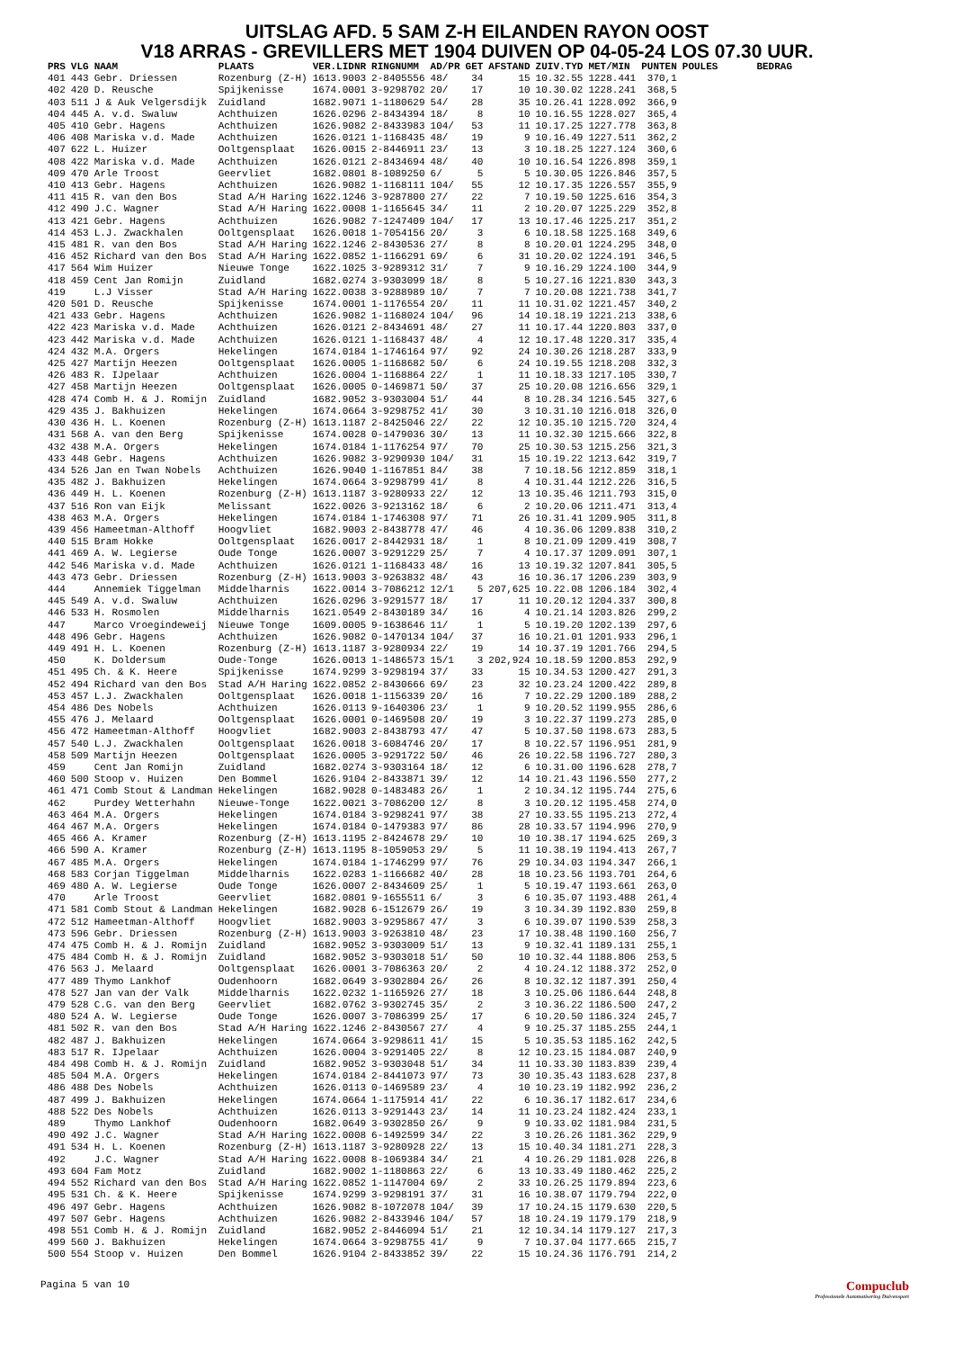UITSLAG AFD. 5 SAM Z-H EILANDEN RAYON OOST
V18 ARRAS - GREVILLERS MET 1904 DUIVEN OP 04-05-24 LOS 07.30 UUR.
| PRS | VLG | NAAM | PLAATS | VER.LIDNR | RINGNUMM | AD/PR | GET | AFSTAND | ZUIV.TYD | MET/MIN | PUNTEN | POULES | BEDRAG |
| --- | --- | --- | --- | --- | --- | --- | --- | --- | --- | --- | --- | --- | --- |
| 401 | 443 | Gebr. Driessen | Rozenburg (Z-H) | 1613.9003 | 2-8405556 | 48/ | 34 | 15 | 10.32.55 | 1228.441 | 370,1 | | |
| 402 | 420 | D. Reusche | Spijkenisse | 1674.0001 | 3-9298702 | 20/ | 17 | 10 | 10.30.02 | 1228.241 | 368,5 | | |
| 403 | 511 | J & Auk Velgersdijk | Zuidland | 1682.9071 | 1-1180629 | 54/ | 28 | 35 | 10.26.41 | 1228.092 | 366,9 | | |
| 404 | 445 | A. v.d. Swaluw | Achthuizen | 1626.0296 | 2-8434394 | 18/ | 8 | 10 | 10.16.55 | 1228.027 | 365,4 | | |
| 405 | 410 | Gebr. Hagens | Achthuizen | 1626.9082 | 2-8433983 | 104/ | 53 | 11 | 10.17.25 | 1227.778 | 363,8 | | |
| 406 | 408 | Mariska v.d. Made | Achthuizen | 1626.0121 | 1-1168435 | 48/ | 19 | 9 | 10.16.49 | 1227.511 | 362,2 | | |
| 407 | 622 | L. Huizer | Ooltgensplaat | 1626.0015 | 2-8446911 | 23/ | 13 | 3 | 10.18.25 | 1227.124 | 360,6 | | |
| 408 | 422 | Mariska v.d. Made | Achthuizen | 1626.0121 | 2-8434694 | 48/ | 40 | 10 | 10.16.54 | 1226.898 | 359,1 | | |
| 409 | 470 | Arle Troost | Geervliet | 1682.0801 | 8-1089250 | 6/ | 5 | 5 | 10.30.05 | 1226.846 | 357,5 | | |
| 410 | 413 | Gebr. Hagens | Achthuizen | 1626.9082 | 1-1168111 | 104/ | 55 | 12 | 10.17.35 | 1226.557 | 355,9 | | |
| 411 | 415 | R. van den Bos | Stad A/H Haring | 1622.1246 | 3-9287800 | 27/ | 22 | 7 | 10.19.50 | 1225.616 | 354,3 | | |
| 412 | 490 | J.C. Wagner | Stad A/H Haring | 1622.0008 | 1-1165645 | 34/ | 11 | 2 | 10.20.07 | 1225.229 | 352,8 | | |
| 413 | 421 | Gebr. Hagens | Achthuizen | 1626.9082 | 7-1247409 | 104/ | 17 | 13 | 10.17.46 | 1225.217 | 351,2 | | |
| 414 | 453 | L.J. Zwackhalen | Ooltgensplaat | 1626.0018 | 1-7054156 | 20/ | 3 | 6 | 10.18.58 | 1225.168 | 349,6 | | |
| 415 | 481 | R. van den Bos | Stad A/H Haring | 1622.1246 | 2-8430536 | 27/ | 8 | 8 | 10.20.01 | 1224.295 | 348,0 | | |
| 416 | 452 | Richard van den Bos | Stad A/H Haring | 1622.0852 | 1-1166291 | 69/ | 6 | 31 | 10.20.02 | 1224.191 | 346,5 | | |
| 417 | 564 | Wim Huizer | Nieuwe Tonge | 1622.1025 | 3-9289312 | 31/ | 7 | 9 | 10.16.29 | 1224.100 | 344,9 | | |
| 418 | 459 | Cent Jan Romijn | Zuidland | 1682.0274 | 3-9303099 | 18/ | 8 | 5 | 10.27.16 | 1221.830 | 343,3 | | |
| 419 | | L.J Visser | Stad A/H Haring | 1622.0038 | 3-9288989 | 10/ | 7 | 7 | 10.20.08 | 1221.738 | 341,7 | | |
| 420 | 501 | D. Reusche | Spijkenisse | 1674.0001 | 1-1176554 | 20/ | 11 | 11 | 10.31.02 | 1221.457 | 340,2 | | |
| 421 | 433 | Gebr. Hagens | Achthuizen | 1626.9082 | 1-1168024 | 104/ | 96 | 14 | 10.18.19 | 1221.213 | 338,6 | | |
| 422 | 423 | Mariska v.d. Made | Achthuizen | 1626.0121 | 2-8434691 | 48/ | 27 | 11 | 10.17.44 | 1220.803 | 337,0 | | |
| 423 | 442 | Mariska v.d. Made | Achthuizen | 1626.0121 | 1-1168437 | 48/ | 4 | 12 | 10.17.48 | 1220.317 | 335,4 | | |
| 424 | 432 | M.A. Orgers | Hekelingen | 1674.0184 | 1-1746164 | 97/ | 92 | 24 | 10.30.26 | 1218.287 | 333,9 | | |
| 425 | 427 | Martijn Heezen | Ooltgensplaat | 1626.0005 | 1-1168682 | 50/ | 6 | 24 | 10.19.55 | 1218.208 | 332,3 | | |
| 426 | 483 | R. IJpelaar | Achthuizen | 1626.0004 | 1-1168864 | 22/ | 1 | 11 | 10.18.33 | 1217.105 | 330,7 | | |
| 427 | 458 | Martijn Heezen | Ooltgensplaat | 1626.0005 | 0-1469871 | 50/ | 37 | 25 | 10.20.08 | 1216.656 | 329,1 | | |
| 428 | 474 | Comb H. & J. Romijn | Zuidland | 1682.9052 | 3-9303004 | 51/ | 44 | 8 | 10.28.34 | 1216.545 | 327,6 | | |
| 429 | 435 | J. Bakhuizen | Hekelingen | 1674.0664 | 3-9298752 | 41/ | 30 | 3 | 10.31.10 | 1216.018 | 326,0 | | |
| 430 | 436 | H. L. Koenen | Rozenburg (Z-H) | 1613.1187 | 2-8425046 | 22/ | 22 | 12 | 10.35.10 | 1215.720 | 324,4 | | |
| 431 | 568 | A. van den Berg | Spijkenisse | 1674.0028 | 0-1479036 | 30/ | 13 | 11 | 10.32.30 | 1215.666 | 322,8 | | |
| 432 | 438 | M.A. Orgers | Hekelingen | 1674.0184 | 1-1176254 | 97/ | 70 | 25 | 10.30.53 | 1215.256 | 321,3 | | |
| 433 | 448 | Gebr. Hagens | Achthuizen | 1626.9082 | 3-9290930 | 104/ | 31 | 15 | 10.19.22 | 1213.642 | 319,7 | | |
| 434 | 526 | Jan en Twan Nobels | Achthuizen | 1626.9040 | 1-1167851 | 84/ | 38 | 7 | 10.18.56 | 1212.859 | 318,1 | | |
| 435 | 482 | J. Bakhuizen | Hekelingen | 1674.0664 | 3-9298799 | 41/ | 8 | 4 | 10.31.44 | 1212.226 | 316,5 | | |
| 436 | 449 | H. L. Koenen | Rozenburg (Z-H) | 1613.1187 | 3-9280933 | 22/ | 12 | 13 | 10.35.46 | 1211.793 | 315,0 | | |
| 437 | 516 | Ron van Eijk | Melissant | 1622.0026 | 3-9213162 | 18/ | 6 | 2 | 10.20.06 | 1211.471 | 313,4 | | |
| 438 | 463 | M.A. Orgers | Hekelingen | 1674.0184 | 1-1746308 | 97/ | 71 | 26 | 10.31.41 | 1209.905 | 311,8 | | |
| 439 | 456 | Hameetman-Althoff | Hoogvliet | 1682.9003 | 2-8438778 | 47/ | 46 | 4 | 10.36.06 | 1209.838 | 310,2 | | |
| 440 | 515 | Bram Hokke | Ooltgensplaat | 1626.0017 | 2-8442931 | 18/ | 1 | 8 | 10.21.09 | 1209.419 | 308,7 | | |
| 441 | 469 | A. W. Legierse | Oude Tonge | 1626.0007 | 3-9291229 | 25/ | 7 | 4 | 10.17.37 | 1209.091 | 307,1 | | |
| 442 | 546 | Mariska v.d. Made | Achthuizen | 1626.0121 | 1-1168433 | 48/ | 16 | 13 | 10.19.32 | 1207.841 | 305,5 | | |
| 443 | 473 | Gebr. Driessen | Rozenburg (Z-H) | 1613.9003 | 3-9263832 | 48/ | 43 | 16 | 10.36.17 | 1206.239 | 303,9 | | |
| 444 | | Annemiek Tiggelman | Middelharnis | 1622.0014 | 3-7086212 | 12/1 | 5 | 207,625 | 10.22.08 | 1206.184 | 302,4 | | |
| 445 | 549 | A. v.d. Swaluw | Achthuizen | 1626.0296 | 3-9291577 | 18/ | 17 | 11 | 10.20.12 | 1204.337 | 300,8 | | |
| 446 | 533 | H. Rosmolen | Middelharnis | 1621.0549 | 2-8430189 | 34/ | 16 | 4 | 10.21.14 | 1203.826 | 299,2 | | |
| 447 | | Marco Vroegindeweij | Nieuwe Tonge | 1609.0005 | 9-1638646 | 11/ | 1 | 5 | 10.19.20 | 1202.139 | 297,6 | | |
| 448 | 496 | Gebr. Hagens | Achthuizen | 1626.9082 | 0-1470134 | 104/ | 37 | 16 | 10.21.01 | 1201.933 | 296,1 | | |
| 449 | 491 | H. L. Koenen | Rozenburg (Z-H) | 1613.1187 | 3-9280934 | 22/ | 19 | 14 | 10.37.19 | 1201.766 | 294,5 | | |
| 450 | | K. Doldersum | Oude-Tonge | 1626.0013 | 1-1486573 | 15/1 | 3 | 202,924 | 10.18.59 | 1200.853 | 292,9 | | |
| 451 | 495 | Ch. & K. Heere | Spijkenisse | 1674.9299 | 3-9298194 | 37/ | 33 | 15 | 10.34.53 | 1200.427 | 291,3 | | |
| 452 | 494 | Richard van den Bos | Stad A/H Haring | 1622.0852 | 2-8430666 | 69/ | 23 | 32 | 10.23.24 | 1200.422 | 289,8 | | |
| 453 | 457 | L.J. Zwackhalen | Ooltgensplaat | 1626.0018 | 1-1156339 | 20/ | 16 | 7 | 10.22.29 | 1200.189 | 288,2 | | |
| 454 | 486 | Des Nobels | Achthuizen | 1626.0113 | 9-1640306 | 23/ | 1 | 9 | 10.20.52 | 1199.955 | 286,6 | | |
| 455 | 476 | J. Melaard | Ooltgensplaat | 1626.0001 | 0-1469508 | 20/ | 19 | 3 | 10.22.37 | 1199.273 | 285,0 | | |
| 456 | 472 | Hameetman-Althoff | Hoogvliet | 1682.9003 | 2-8438793 | 47/ | 47 | 5 | 10.37.50 | 1198.673 | 283,5 | | |
| 457 | 540 | L.J. Zwackhalen | Ooltgensplaat | 1626.0018 | 3-6084746 | 20/ | 17 | 8 | 10.22.57 | 1196.951 | 281,9 | | |
| 458 | 509 | Martijn Heezen | Ooltgensplaat | 1626.0005 | 3-9291722 | 50/ | 46 | 26 | 10.22.58 | 1196.727 | 280,3 | | |
| 459 | | Cent Jan Romijn | Zuidland | 1682.0274 | 3-9303164 | 18/ | 12 | 6 | 10.31.00 | 1196.628 | 278,7 | | |
| 460 | 500 | Stoop v. Huizen | Den Bommel | 1626.9104 | 2-8433871 | 39/ | 12 | 14 | 10.21.43 | 1196.550 | 277,2 | | |
| 461 | 471 | Comb Stout & Landman | Hekelingen | 1682.9028 | 0-1483483 | 26/ | 1 | 2 | 10.34.12 | 1195.744 | 275,6 | | |
| 462 | | Purdey Wetterhahn | Nieuwe-Tonge | 1622.0021 | 3-7086200 | 12/ | 8 | 3 | 10.20.12 | 1195.458 | 274,0 | | |
| 463 | 464 | M.A. Orgers | Hekelingen | 1674.0184 | 3-9298241 | 97/ | 38 | 27 | 10.33.55 | 1195.213 | 272,4 | | |
| 464 | 467 | M.A. Orgers | Hekelingen | 1674.0184 | 0-1479383 | 97/ | 86 | 28 | 10.33.57 | 1194.996 | 270,9 | | |
| 465 | 466 | A. Kramer | Rozenburg (Z-H) | 1613.1195 | 2-8424678 | 29/ | 10 | 10 | 10.38.17 | 1194.625 | 269,3 | | |
| 466 | 590 | A. Kramer | Rozenburg (Z-H) | 1613.1195 | 8-1059053 | 29/ | 5 | 11 | 10.38.19 | 1194.413 | 267,7 | | |
| 467 | 485 | M.A. Orgers | Hekelingen | 1674.0184 | 1-1746299 | 97/ | 76 | 29 | 10.34.03 | 1194.347 | 266,1 | | |
| 468 | 583 | Corjan Tiggelman | Middelharnis | 1622.0283 | 1-1166682 | 40/ | 28 | 18 | 10.23.56 | 1193.701 | 264,6 | | |
| 469 | 480 | A. W. Legierse | Oude Tonge | 1626.0007 | 2-8434609 | 25/ | 1 | 5 | 10.19.47 | 1193.661 | 263,0 | | |
| 470 | | Arle Troost | Geervliet | 1682.0801 | 9-1655511 | 6/ | 3 | 6 | 10.35.07 | 1193.488 | 261,4 | | |
| 471 | 581 | Comb Stout & Landman | Hekelingen | 1682.9028 | 6-1512679 | 26/ | 19 | 3 | 10.34.39 | 1192.830 | 259,8 | | |
| 472 | 512 | Hameetman-Althoff | Hoogvliet | 1682.9003 | 3-9295867 | 47/ | 3 | 6 | 10.39.07 | 1190.539 | 258,3 | | |
| 473 | 596 | Gebr. Driessen | Rozenburg (Z-H) | 1613.9003 | 3-9263810 | 48/ | 23 | 17 | 10.38.48 | 1190.160 | 256,7 | | |
| 474 | 475 | Comb H. & J. Romijn | Zuidland | 1682.9052 | 3-9303009 | 51/ | 13 | 9 | 10.32.41 | 1189.131 | 255,1 | | |
| 475 | 484 | Comb H. & J. Romijn | Zuidland | 1682.9052 | 3-9303018 | 51/ | 50 | 10 | 10.32.44 | 1188.806 | 253,5 | | |
| 476 | 563 | J. Melaard | Ooltgensplaat | 1626.0001 | 3-7086363 | 20/ | 2 | 4 | 10.24.12 | 1188.372 | 252,0 | | |
| 477 | 489 | Thymo Lankhof | Oudenhoorn | 1682.0649 | 3-9302804 | 26/ | 26 | 8 | 10.32.12 | 1187.391 | 250,4 | | |
| 478 | 527 | Jan van der Valk | Middelharnis | 1622.0232 | 1-1165926 | 27/ | 18 | 3 | 10.25.06 | 1186.644 | 248,8 | | |
| 479 | 528 | C.G. van den Berg | Geervliet | 1682.0762 | 3-9302745 | 35/ | 2 | 3 | 10.36.22 | 1186.500 | 247,2 | | |
| 480 | 524 | A. W. Legierse | Oude Tonge | 1626.0007 | 3-7086399 | 25/ | 17 | 6 | 10.20.50 | 1186.324 | 245,7 | | |
| 481 | 502 | R. van den Bos | Stad A/H Haring | 1622.1246 | 2-8430567 | 27/ | 4 | 9 | 10.25.37 | 1185.255 | 244,1 | | |
| 482 | 487 | J. Bakhuizen | Hekelingen | 1674.0664 | 3-9298611 | 41/ | 15 | 5 | 10.35.53 | 1185.162 | 242,5 | | |
| 483 | 517 | R. IJpelaar | Achthuizen | 1626.0004 | 3-9291405 | 22/ | 8 | 12 | 10.23.15 | 1184.087 | 240,9 | | |
| 484 | 498 | Comb H. & J. Romijn | Zuidland | 1682.9052 | 3-9303048 | 51/ | 34 | 11 | 10.33.30 | 1183.839 | 239,4 | | |
| 485 | 504 | M.A. Orgers | Hekelingen | 1674.0184 | 2-8441073 | 97/ | 73 | 30 | 10.35.43 | 1183.628 | 237,8 | | |
| 486 | 488 | Des Nobels | Achthuizen | 1626.0113 | 0-1469589 | 23/ | 4 | 10 | 10.23.19 | 1182.992 | 236,2 | | |
| 487 | 499 | J. Bakhuizen | Hekelingen | 1674.0664 | 1-1175914 | 41/ | 22 | 6 | 10.36.17 | 1182.617 | 234,6 | | |
| 488 | 522 | Des Nobels | Achthuizen | 1626.0113 | 3-9291443 | 23/ | 14 | 11 | 10.23.24 | 1182.424 | 233,1 | | |
| 489 | | Thymo Lankhof | Oudenhoorn | 1682.0649 | 3-9302850 | 26/ | 9 | 9 | 10.33.02 | 1181.984 | 231,5 | | |
| 490 | 492 | J.C. Wagner | Stad A/H Haring | 1622.0008 | 6-1492599 | 34/ | 22 | 3 | 10.26.26 | 1181.362 | 229,9 | | |
| 491 | 534 | H. L. Koenen | Rozenburg (Z-H) | 1613.1187 | 3-9280928 | 22/ | 13 | 15 | 10.40.34 | 1181.271 | 228,3 | | |
| 492 | | J.C. Wagner | Stad A/H Haring | 1622.0008 | 8-1069384 | 34/ | 21 | 4 | 10.26.29 | 1181.028 | 226,8 | | |
| 493 | 604 | Fam Motz | Zuidland | 1682.9002 | 1-1180863 | 22/ | 6 | 13 | 10.33.49 | 1180.462 | 225,2 | | |
| 494 | 552 | Richard van den Bos | Stad A/H Haring | 1622.0852 | 1-1147004 | 69/ | 2 | 33 | 10.26.25 | 1179.894 | 223,6 | | |
| 495 | 531 | Ch. & K. Heere | Spijkenisse | 1674.9299 | 3-9298191 | 37/ | 31 | 16 | 10.38.07 | 1179.794 | 222,0 | | |
| 496 | 497 | Gebr. Hagens | Achthuizen | 1626.9082 | 8-1072078 | 104/ | 39 | 17 | 10.24.15 | 1179.630 | 220,5 | | |
| 497 | 507 | Gebr. Hagens | Achthuizen | 1626.9082 | 2-8433946 | 104/ | 57 | 18 | 10.24.19 | 1179.179 | 218,9 | | |
| 498 | 551 | Comb H. & J. Romijn | Zuidland | 1682.9052 | 2-8446094 | 51/ | 21 | 12 | 10.34.14 | 1179.127 | 217,3 | | |
| 499 | 560 | J. Bakhuizen | Hekelingen | 1674.0664 | 3-9298755 | 41/ | 9 | 7 | 10.37.04 | 1177.665 | 215,7 | | |
| 500 | 554 | Stoop v. Huizen | Den Bommel | 1626.9104 | 2-8433852 | 39/ | 22 | 15 | 10.24.36 | 1176.791 | 214,2 | | |
Pagina 5 van 10
Compuclub
Professionele Automatisering Duivensport